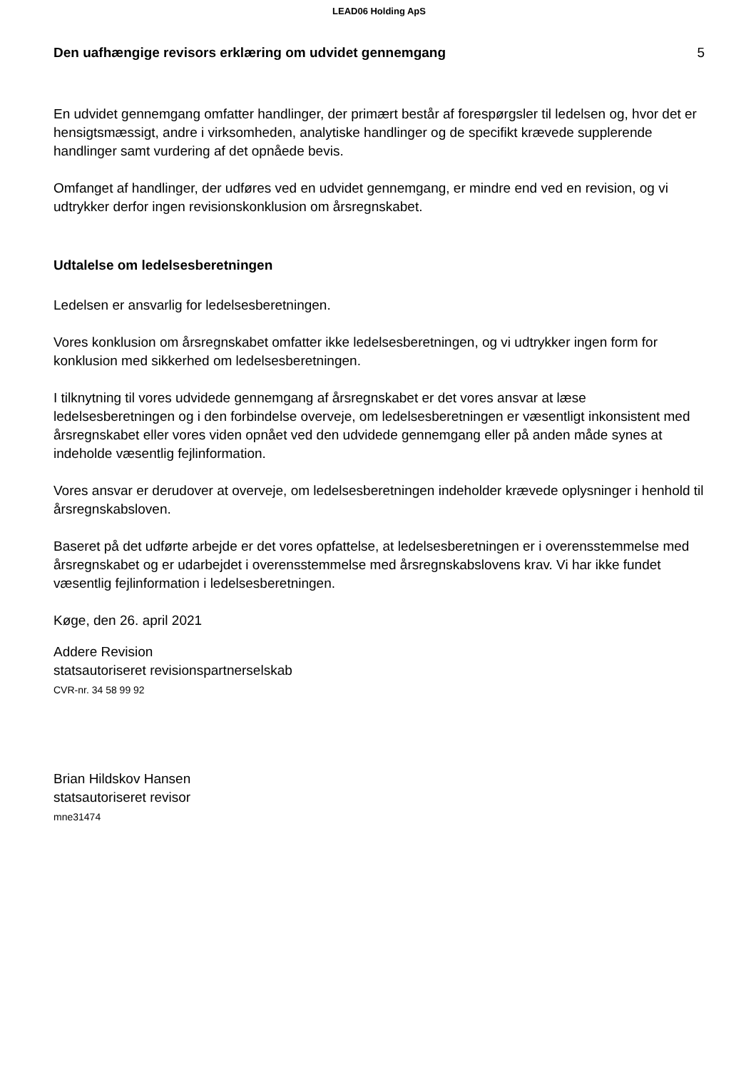LEAD06 Holding ApS
Den uafhængige revisors erklæring om udvidet gennemgang 5
En udvidet gennemgang omfatter handlinger, der primært består af forespørgsler til ledelsen og, hvor det er hensigtsmæssigt, andre i virksomheden, analytiske handlinger og de specifikt krævede supplerende handlinger samt vurdering af det opnåede bevis.
Omfanget af handlinger, der udføres ved en udvidet gennemgang, er mindre end ved en revision, og vi udtrykker derfor ingen revisionskonklusion om årsregnskabet.
Udtalelse om ledelsesberetningen
Ledelsen er ansvarlig for ledelsesberetningen.
Vores konklusion om årsregnskabet omfatter ikke ledelsesberetningen, og vi udtrykker ingen form for konklusion med sikkerhed om ledelsesberetningen.
I tilknytning til vores udvidede gennemgang af årsregnskabet er det vores ansvar at læse ledelsesberetningen og i den forbindelse overveje, om ledelsesberetningen er væsentligt inkonsistent med årsregnskabet eller vores viden opnået ved den udvidede gennemgang eller på anden måde synes at indeholde væsentlig fejlinformation.
Vores ansvar er derudover at overveje, om ledelsesberetningen indeholder krævede oplysninger i henhold til årsregnskabsloven.
Baseret på det udførte arbejde er det vores opfattelse, at ledelsesberetningen er i overensstemmelse med årsregnskabet og er udarbejdet i overensstemmelse med årsregnskabslovens krav. Vi har ikke fundet væsentlig fejlinformation i ledelsesberetningen.
Køge, den 26. april 2021
Addere Revision
statsautoriseret revisionspartnerselskab
CVR-nr. 34 58 99 92
Brian Hildskov Hansen
statsautoriseret revisor
mne31474